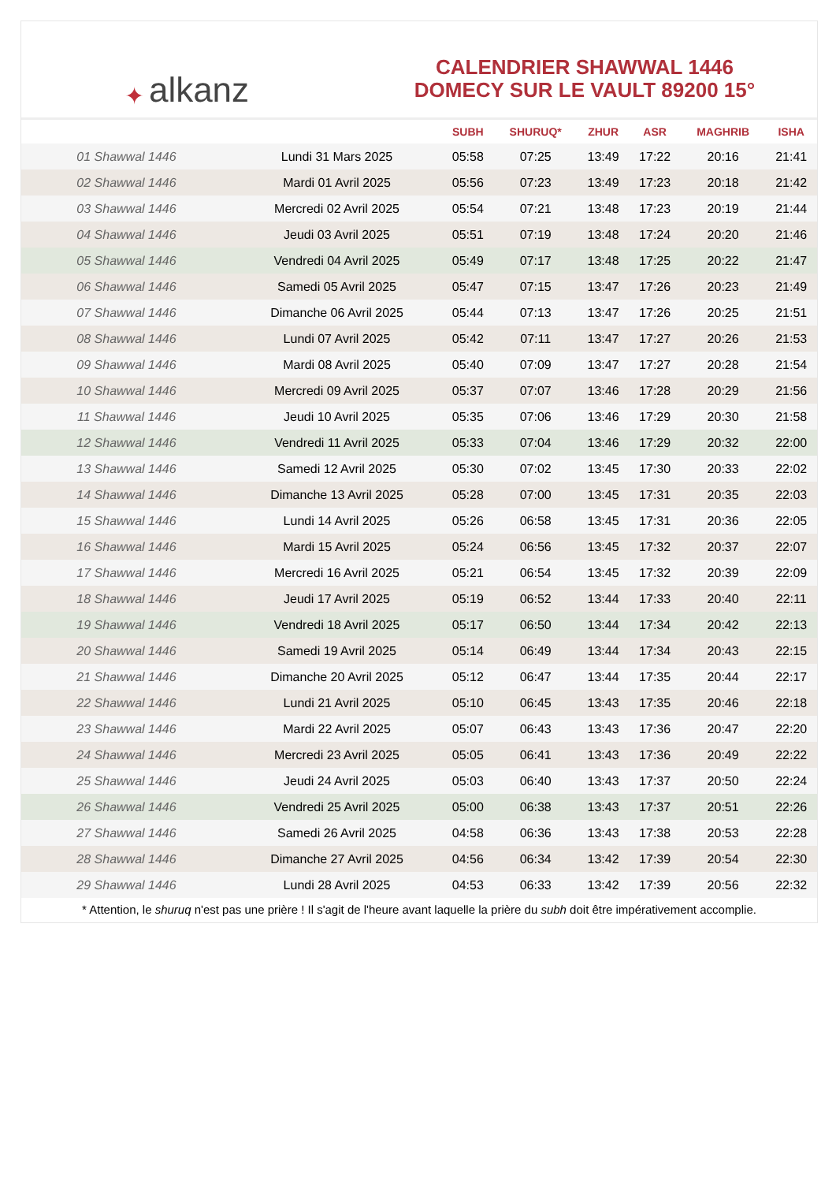✦ alkanz
CALENDRIER SHAWWAL 1446
DOMECY SUR LE VAULT 89200 15°
| | | SUBH | SHURUQ* | ZHUR | ASR | MAGHRIB | ISHA |
| --- | --- | --- | --- | --- | --- | --- | --- |
| 01 Shawwal 1446 | Lundi 31 Mars 2025 | 05:58 | 07:25 | 13:49 | 17:22 | 20:16 | 21:41 |
| 02 Shawwal 1446 | Mardi 01 Avril 2025 | 05:56 | 07:23 | 13:49 | 17:23 | 20:18 | 21:42 |
| 03 Shawwal 1446 | Mercredi 02 Avril 2025 | 05:54 | 07:21 | 13:48 | 17:23 | 20:19 | 21:44 |
| 04 Shawwal 1446 | Jeudi 03 Avril 2025 | 05:51 | 07:19 | 13:48 | 17:24 | 20:20 | 21:46 |
| 05 Shawwal 1446 | Vendredi 04 Avril 2025 | 05:49 | 07:17 | 13:48 | 17:25 | 20:22 | 21:47 |
| 06 Shawwal 1446 | Samedi 05 Avril 2025 | 05:47 | 07:15 | 13:47 | 17:26 | 20:23 | 21:49 |
| 07 Shawwal 1446 | Dimanche 06 Avril 2025 | 05:44 | 07:13 | 13:47 | 17:26 | 20:25 | 21:51 |
| 08 Shawwal 1446 | Lundi 07 Avril 2025 | 05:42 | 07:11 | 13:47 | 17:27 | 20:26 | 21:53 |
| 09 Shawwal 1446 | Mardi 08 Avril 2025 | 05:40 | 07:09 | 13:47 | 17:27 | 20:28 | 21:54 |
| 10 Shawwal 1446 | Mercredi 09 Avril 2025 | 05:37 | 07:07 | 13:46 | 17:28 | 20:29 | 21:56 |
| 11 Shawwal 1446 | Jeudi 10 Avril 2025 | 05:35 | 07:06 | 13:46 | 17:29 | 20:30 | 21:58 |
| 12 Shawwal 1446 | Vendredi 11 Avril 2025 | 05:33 | 07:04 | 13:46 | 17:29 | 20:32 | 22:00 |
| 13 Shawwal 1446 | Samedi 12 Avril 2025 | 05:30 | 07:02 | 13:45 | 17:30 | 20:33 | 22:02 |
| 14 Shawwal 1446 | Dimanche 13 Avril 2025 | 05:28 | 07:00 | 13:45 | 17:31 | 20:35 | 22:03 |
| 15 Shawwal 1446 | Lundi 14 Avril 2025 | 05:26 | 06:58 | 13:45 | 17:31 | 20:36 | 22:05 |
| 16 Shawwal 1446 | Mardi 15 Avril 2025 | 05:24 | 06:56 | 13:45 | 17:32 | 20:37 | 22:07 |
| 17 Shawwal 1446 | Mercredi 16 Avril 2025 | 05:21 | 06:54 | 13:45 | 17:32 | 20:39 | 22:09 |
| 18 Shawwal 1446 | Jeudi 17 Avril 2025 | 05:19 | 06:52 | 13:44 | 17:33 | 20:40 | 22:11 |
| 19 Shawwal 1446 | Vendredi 18 Avril 2025 | 05:17 | 06:50 | 13:44 | 17:34 | 20:42 | 22:13 |
| 20 Shawwal 1446 | Samedi 19 Avril 2025 | 05:14 | 06:49 | 13:44 | 17:34 | 20:43 | 22:15 |
| 21 Shawwal 1446 | Dimanche 20 Avril 2025 | 05:12 | 06:47 | 13:44 | 17:35 | 20:44 | 22:17 |
| 22 Shawwal 1446 | Lundi 21 Avril 2025 | 05:10 | 06:45 | 13:43 | 17:35 | 20:46 | 22:18 |
| 23 Shawwal 1446 | Mardi 22 Avril 2025 | 05:07 | 06:43 | 13:43 | 17:36 | 20:47 | 22:20 |
| 24 Shawwal 1446 | Mercredi 23 Avril 2025 | 05:05 | 06:41 | 13:43 | 17:36 | 20:49 | 22:22 |
| 25 Shawwal 1446 | Jeudi 24 Avril 2025 | 05:03 | 06:40 | 13:43 | 17:37 | 20:50 | 22:24 |
| 26 Shawwal 1446 | Vendredi 25 Avril 2025 | 05:00 | 06:38 | 13:43 | 17:37 | 20:51 | 22:26 |
| 27 Shawwal 1446 | Samedi 26 Avril 2025 | 04:58 | 06:36 | 13:43 | 17:38 | 20:53 | 22:28 |
| 28 Shawwal 1446 | Dimanche 27 Avril 2025 | 04:56 | 06:34 | 13:42 | 17:39 | 20:54 | 22:30 |
| 29 Shawwal 1446 | Lundi 28 Avril 2025 | 04:53 | 06:33 | 13:42 | 17:39 | 20:56 | 22:32 |
* Attention, le shuruq n'est pas une prière ! Il s'agit de l'heure avant laquelle la prière du subh doit être impérativement accomplie.